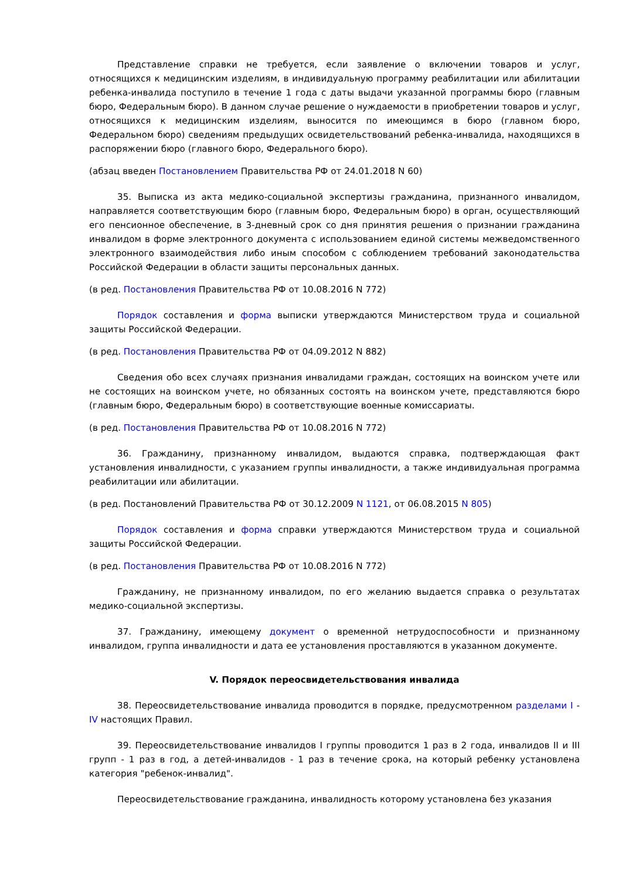Представление справки не требуется, если заявление о включении товаров и услуг, относящихся к медицинским изделиям, в индивидуальную программу реабилитации или абилитации ребенка-инвалида поступило в течение 1 года с даты выдачи указанной программы бюро (главным бюро, Федеральным бюро). В данном случае решение о нуждаемости в приобретении товаров и услуг, относящихся к медицинским изделиям, выносится по имеющимся в бюро (главном бюро, Федеральном бюро) сведениям предыдущих освидетельствований ребенка-инвалида, находящихся в распоряжении бюро (главного бюро, Федерального бюро).
(абзац введен Постановлением Правительства РФ от 24.01.2018 N 60)
35. Выписка из акта медико-социальной экспертизы гражданина, признанного инвалидом, направляется соответствующим бюро (главным бюро, Федеральным бюро) в орган, осуществляющий его пенсионное обеспечение, в 3-дневный срок со дня принятия решения о признании гражданина инвалидом в форме электронного документа с использованием единой системы межведомственного электронного взаимодействия либо иным способом с соблюдением требований законодательства Российской Федерации в области защиты персональных данных.
(в ред. Постановления Правительства РФ от 10.08.2016 N 772)
Порядок составления и форма выписки утверждаются Министерством труда и социальной защиты Российской Федерации.
(в ред. Постановления Правительства РФ от 04.09.2012 N 882)
Сведения обо всех случаях признания инвалидами граждан, состоящих на воинском учете или не состоящих на воинском учете, но обязанных состоять на воинском учете, представляются бюро (главным бюро, Федеральным бюро) в соответствующие военные комиссариаты.
(в ред. Постановления Правительства РФ от 10.08.2016 N 772)
36. Гражданину, признанному инвалидом, выдаются справка, подтверждающая факт установления инвалидности, с указанием группы инвалидности, а также индивидуальная программа реабилитации или абилитации.
(в ред. Постановлений Правительства РФ от 30.12.2009 N 1121, от 06.08.2015 N 805)
Порядок составления и форма справки утверждаются Министерством труда и социальной защиты Российской Федерации.
(в ред. Постановления Правительства РФ от 10.08.2016 N 772)
Гражданину, не признанному инвалидом, по его желанию выдается справка о результатах медико-социальной экспертизы.
37. Гражданину, имеющему документ о временной нетрудоспособности и признанному инвалидом, группа инвалидности и дата ее установления проставляются в указанном документе.
V. Порядок переосвидетельствования инвалида
38. Переосвидетельствование инвалида проводится в порядке, предусмотренном разделами I - IV настоящих Правил.
39. Переосвидетельствование инвалидов I группы проводится 1 раз в 2 года, инвалидов II и III групп - 1 раз в год, а детей-инвалидов - 1 раз в течение срока, на который ребенку установлена категория "ребенок-инвалид".
Переосвидетельствование гражданина, инвалидность которому установлена без указания